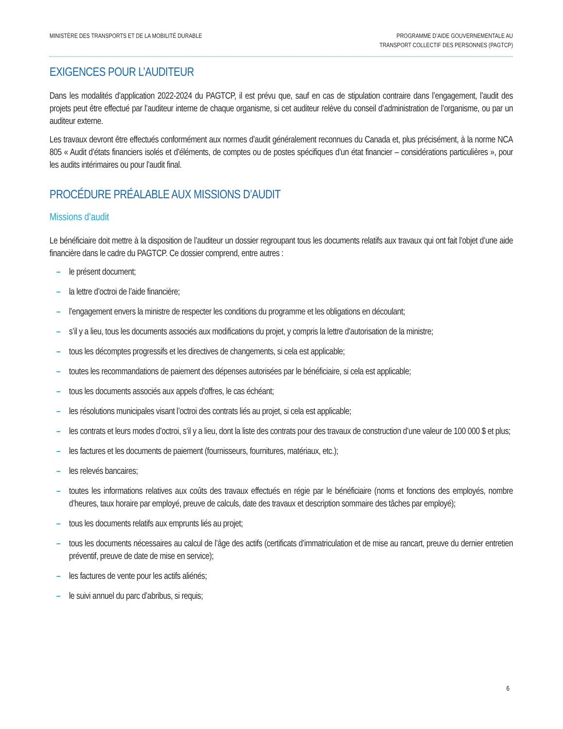MINISTÈRE DES TRANSPORTS ET DE LA MOBILITÉ DURABLE
PROGRAMME D’AIDE GOUVERNEMENTALE AU
TRANSPORT COLLECTIF DES PERSONNES (PAGTCP)
EXIGENCES POUR L’AUDITEUR
Dans les modalités d’application 2022-2024 du PAGTCP, il est prévu que, sauf en cas de stipulation contraire dans l’engagement, l’audit des projets peut être effectué par l’auditeur interne de chaque organisme, si cet auditeur relève du conseil d’administration de l’organisme, ou par un auditeur externe.
Les travaux devront être effectués conformément aux normes d’audit généralement reconnues du Canada et, plus précisément, à la norme NCA 805 « Audit d’états financiers isolés et d’éléments, de comptes ou de postes spécifiques d’un état financier – considérations particulières », pour les audits intérimaires ou pour l’audit final.
PROCÉDURE PRÉALABLE AUX MISSIONS D’AUDIT
Missions d’audit
Le bénéficiaire doit mettre à la disposition de l’auditeur un dossier regroupant tous les documents relatifs aux travaux qui ont fait l’objet d’une aide financière dans le cadre du PAGTCP. Ce dossier comprend, entre autres :
– le présent document;
– la lettre d’octroi de l’aide financière;
– l’engagement envers la ministre de respecter les conditions du programme et les obligations en découlant;
– s’il y a lieu, tous les documents associés aux modifications du projet, y compris la lettre d’autorisation de la ministre;
– tous les décomptes progressifs et les directives de changements, si cela est applicable;
– toutes les recommandations de paiement des dépenses autorisées par le bénéficiaire, si cela est applicable;
– tous les documents associés aux appels d’offres, le cas échéant;
– les résolutions municipales visant l’octroi des contrats liés au projet, si cela est applicable;
– les contrats et leurs modes d’octroi, s’il y a lieu, dont la liste des contrats pour des travaux de construction d’une valeur de 100 000 $ et plus;
– les factures et les documents de paiement (fournisseurs, fournitures, matériaux, etc.);
– les relevés bancaires;
– toutes les informations relatives aux coûts des travaux effectués en régie par le bénéficiaire (noms et fonctions des employés, nombre d’heures, taux horaire par employé, preuve de calculs, date des travaux et description sommaire des tâches par employé);
– tous les documents relatifs aux emprunts liés au projet;
– tous les documents nécessaires au calcul de l’âge des actifs (certificats d’immatriculation et de mise au rancart, preuve du dernier entretien préventif, preuve de date de mise en service);
– les factures de vente pour les actifs aliénés;
– le suivi annuel du parc d’abribus, si requis;
6